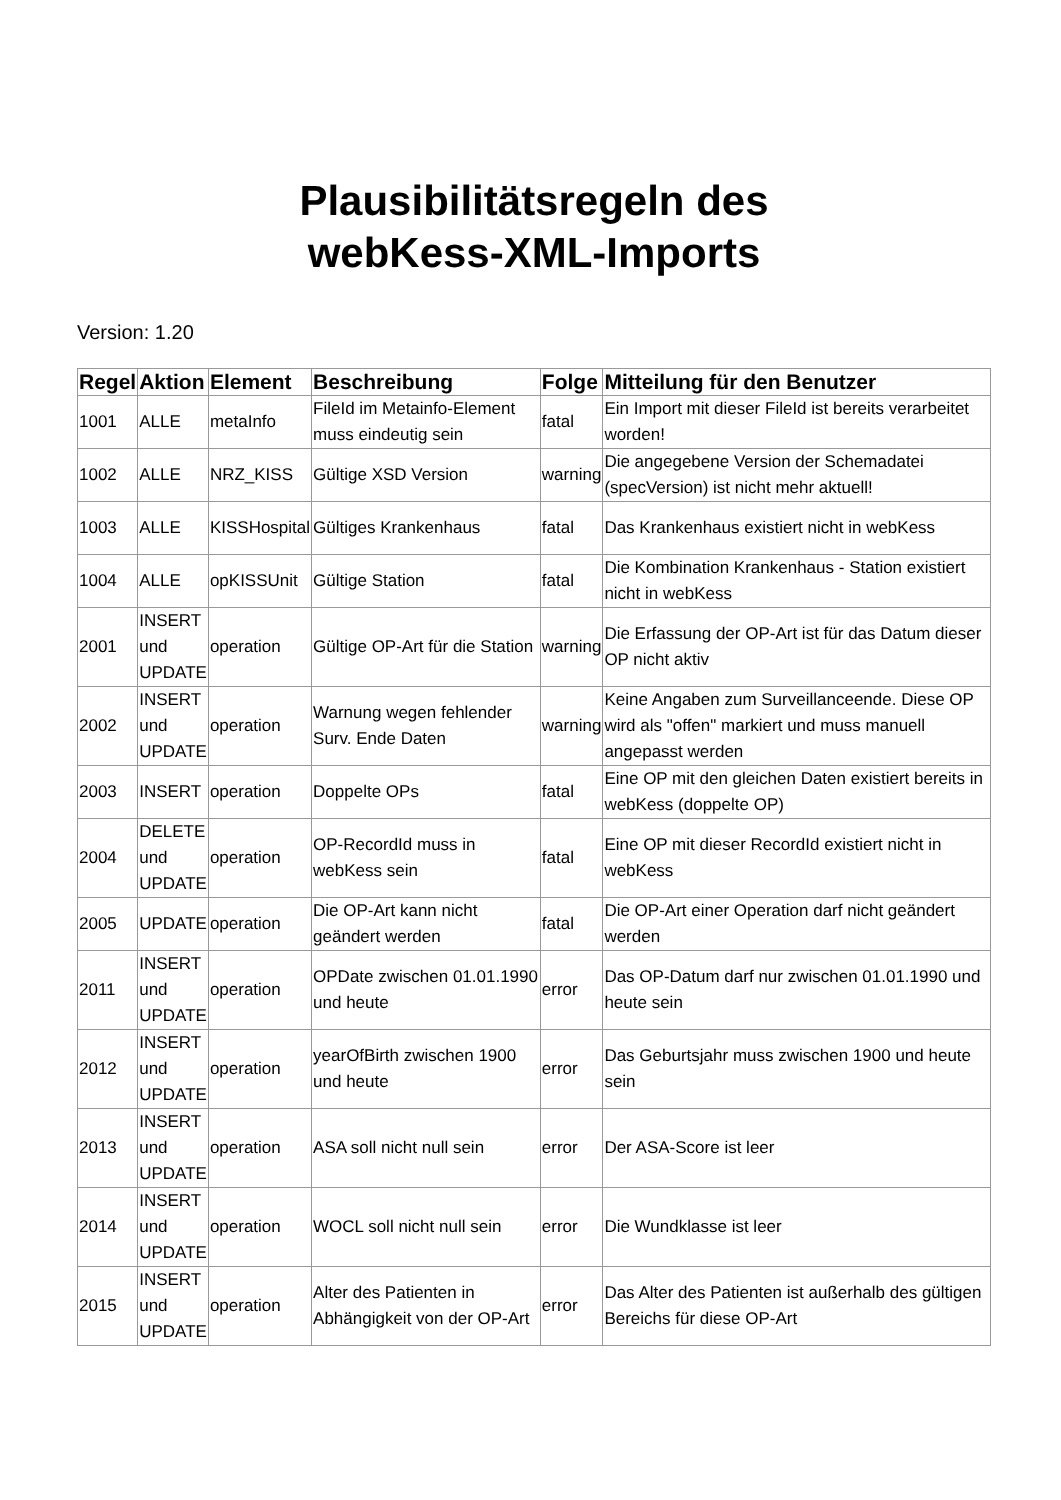Plausibilitätsregeln des
webKess-XML-Imports
Version: 1.20
| Regel | Aktion | Element | Beschreibung | Folge | Mitteilung für den Benutzer |
| --- | --- | --- | --- | --- | --- |
| 1001 | ALLE | metaInfo | FileId im Metainfo-Element muss eindeutig sein | fatal | Ein Import mit dieser FileId ist bereits verarbeitet worden! |
| 1002 | ALLE | NRZ_KISS | Gültige XSD Version | warning | Die angegebene Version der Schemadatei (specVersion) ist nicht mehr aktuell! |
| 1003 | ALLE | KISSHospital | Gültiges Krankenhaus | fatal | Das Krankenhaus existiert nicht in webKess |
| 1004 | ALLE | opKISSUnit | Gültige Station | fatal | Die Kombination Krankenhaus - Station existiert nicht in webKess |
| 2001 | INSERT und UPDATE | operation | Gültige OP-Art für die Station | warning | Die Erfassung der OP-Art ist für das Datum dieser OP nicht aktiv |
| 2002 | INSERT und UPDATE | operation | Warnung wegen fehlender Surv. Ende Daten | warning | Keine Angaben zum Surveillanceende. Diese OP wird als "offen" markiert und muss manuell angepasst werden |
| 2003 | INSERT | operation | Doppelte OPs | fatal | Eine OP mit den gleichen Daten existiert bereits in webKess (doppelte OP) |
| 2004 | DELETE und UPDATE | operation | OP-RecordId muss in webKess sein | fatal | Eine OP mit dieser RecordId existiert nicht in webKess |
| 2005 | UPDATE | operation | Die OP-Art kann nicht geändert werden | fatal | Die OP-Art einer Operation darf nicht geändert werden |
| 2011 | INSERT und UPDATE | operation | OPDate zwischen 01.01.1990 und heute | error | Das OP-Datum darf nur zwischen 01.01.1990 und heute sein |
| 2012 | INSERT und UPDATE | operation | yearOfBirth zwischen 1900 und heute | error | Das Geburtsjahr muss zwischen 1900 und heute sein |
| 2013 | INSERT und UPDATE | operation | ASA soll nicht null sein | error | Der ASA-Score ist leer |
| 2014 | INSERT und UPDATE | operation | WOCL soll nicht null sein | error | Die Wundklasse ist leer |
| 2015 | INSERT und UPDATE | operation | Alter des Patienten in Abhängigkeit von der OP-Art | error | Das Alter des Patienten ist außerhalb des gültigen Bereichs für diese OP-Art |